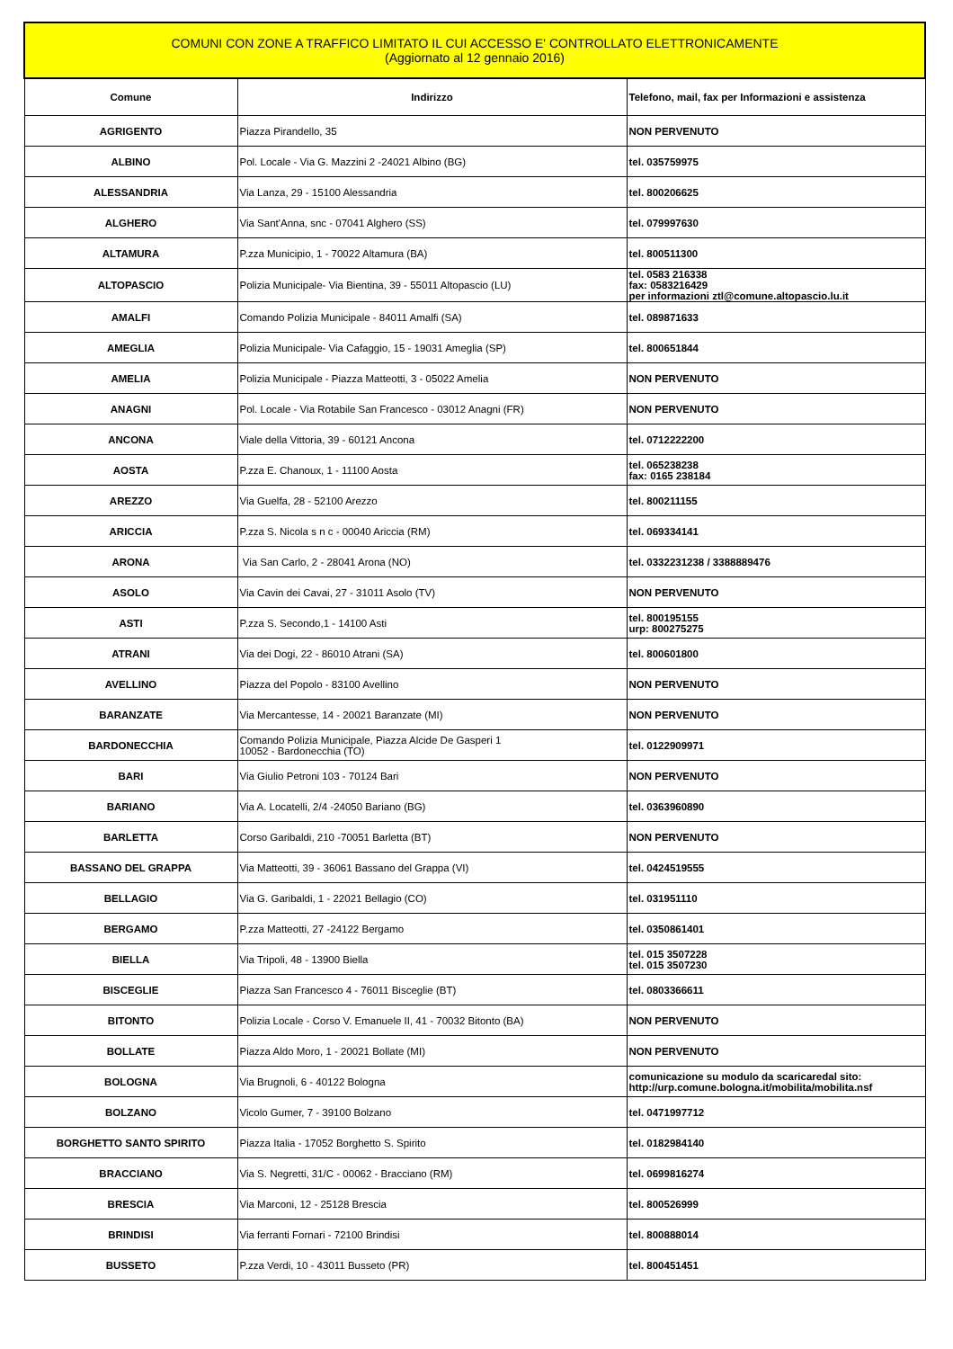| COMUNI CON ZONE A TRAFFICO LIMITATO IL CUI ACCESSO E' CONTROLLATO ELETTRONICAMENTE (Aggiornato al 12 gennaio 2016) | | |
| --- | --- | --- |
| Comune | Indirizzo | Telefono, mail, fax per Informazioni e assistenza |
| AGRIGENTO | Piazza Pirandello, 35 | NON PERVENUTO |
| ALBINO | Pol. Locale - Via G. Mazzini 2 -24021 Albino (BG) | tel. 035759975 |
| ALESSANDRIA | Via Lanza, 29 - 15100 Alessandria | tel. 800206625 |
| ALGHERO | Via Sant'Anna, snc - 07041 Alghero (SS) | tel. 079997630 |
| ALTAMURA | P.zza Municipio, 1 - 70022 Altamura (BA) | tel. 800511300 |
| ALTOPASCIO | Polizia Municipale- Via Bientina, 39 - 55011 Altopascio (LU) | tel. 0583 216338 fax: 0583216429 per informazioni ztl@comune.altopascio.lu.it |
| AMALFI | Comando Polizia Municipale - 84011 Amalfi (SA) | tel. 089871633 |
| AMEGLIA | Polizia Municipale- Via Cafaggio, 15 - 19031 Ameglia (SP) | tel. 800651844 |
| AMELIA | Polizia Municipale - Piazza Matteotti, 3 - 05022 Amelia | NON PERVENUTO |
| ANAGNI | Pol. Locale - Via Rotabile San Francesco - 03012 Anagni (FR) | NON PERVENUTO |
| ANCONA | Viale della Vittoria, 39 - 60121 Ancona | tel. 0712222200 |
| AOSTA | P.zza E. Chanoux, 1 - 11100 Aosta | tel. 065238238 fax: 0165 238184 |
| AREZZO | Via Guelfa, 28 - 52100 Arezzo | tel. 800211155 |
| ARICCIA | P.zza S. Nicola s n c - 00040 Ariccia (RM) | tel. 069334141 |
| ARONA | Via San Carlo, 2 - 28041 Arona (NO) | tel. 0332231238 / 3388889476 |
| ASOLO | Via Cavin dei Cavai, 27 - 31011 Asolo (TV) | NON PERVENUTO |
| ASTI | P.zza S. Secondo,1 - 14100 Asti | tel. 800195155 urp: 800275275 |
| ATRANI | Via dei Dogi, 22 - 86010 Atrani (SA) | tel. 800601800 |
| AVELLINO | Piazza del Popolo - 83100 Avellino | NON PERVENUTO |
| BARANZATE | Via Mercantesse, 14 - 20021 Baranzate (MI) | NON PERVENUTO |
| BARDONECCHIA | Comando Polizia Municipale, Piazza Alcide De Gasperi 1 10052 - Bardonecchia (TO) | tel. 0122909971 |
| BARI | Via Giulio Petroni 103 - 70124 Bari | NON PERVENUTO |
| BARIANO | Via A. Locatelli, 2/4 -24050 Bariano (BG) | tel. 0363960890 |
| BARLETTA | Corso Garibaldi, 210 -70051 Barletta (BT) | NON PERVENUTO |
| BASSANO DEL GRAPPA | Via Matteotti, 39 - 36061 Bassano del Grappa (VI) | tel. 0424519555 |
| BELLAGIO | Via G. Garibaldi, 1 - 22021 Bellagio (CO) | tel. 031951110 |
| BERGAMO | P.zza Matteotti, 27 -24122 Bergamo | tel. 0350861401 |
| BIELLA | Via Tripoli, 48 - 13900 Biella | tel. 015 3507228 tel. 015 3507230 |
| BISCEGLIE | Piazza San Francesco 4 - 76011 Bisceglie (BT) | tel. 0803366611 |
| BITONTO | Polizia Locale - Corso V. Emanuele II, 41 - 70032 Bitonto (BA) | NON PERVENUTO |
| BOLLATE | Piazza Aldo Moro, 1 - 20021 Bollate (MI) | NON PERVENUTO |
| BOLOGNA | Via Brugnoli, 6 - 40122 Bologna | comunicazione su modulo da scaricaredal sito: http://urp.comune.bologna.it/mobilita/mobilita.nsf |
| BOLZANO | Vicolo Gumer, 7 - 39100 Bolzano | tel. 0471997712 |
| BORGHETTO SANTO SPIRITO | Piazza Italia - 17052 Borghetto S. Spirito | tel. 0182984140 |
| BRACCIANO | Via S. Negretti, 31/C - 00062 - Bracciano (RM) | tel. 0699816274 |
| BRESCIA | Via Marconi, 12 - 25128 Brescia | tel. 800526999 |
| BRINDISI | Via ferranti Fornari - 72100 Brindisi | tel. 800888014 |
| BUSSETO | P.zza Verdi, 10 - 43011 Busseto (PR) | tel. 800451451 |